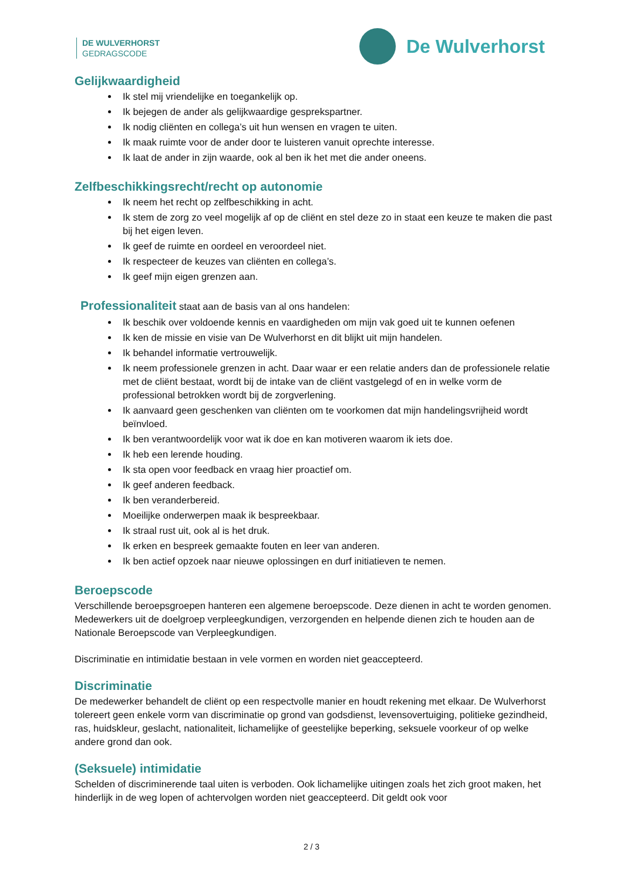DE WULVERHORST
GEDRAGSCODE
De Wulverhorst
Gelijkwaardigheid
Ik stel mij vriendelijke en toegankelijk op.
Ik bejegen de ander als gelijkwaardige gesprekspartner.
Ik nodig cliënten en collega’s uit hun wensen en vragen te uiten.
Ik maak ruimte voor de ander door te luisteren vanuit oprechte interesse.
Ik laat de ander in zijn waarde, ook al ben ik het met die ander oneens.
Zelfbeschikkingsrecht/recht op autonomie
Ik neem het recht op zelfbeschikking in acht.
Ik stem de zorg zo veel mogelijk af op de cliënt en stel deze zo in staat een keuze te maken die past bij het eigen leven.
Ik geef de ruimte en oordeel en veroordeel niet.
Ik respecteer de keuzes van cliënten en collega’s.
Ik geef mijn eigen grenzen aan.
Professionaliteit staat aan de basis van al ons handelen:
Ik beschik over voldoende kennis en vaardigheden om mijn vak goed uit te kunnen oefenen
Ik ken de missie en visie van De Wulverhorst en dit blijkt uit mijn handelen.
Ik behandel informatie vertrouwelijk.
Ik neem professionele grenzen in acht. Daar waar er een relatie anders dan de professionele relatie met de cliënt bestaat, wordt bij de intake van de cliënt vastgelegd of en in welke vorm de professional betrokken wordt bij de zorgverlening.
Ik aanvaard geen geschenken van cliënten om te voorkomen dat mijn handelingsvrijheid wordt beïnvloed.
Ik ben verantwoordelijk voor wat ik doe en kan motiveren waarom ik iets doe.
Ik heb een lerende houding.
Ik sta open voor feedback en vraag hier proactief om.
Ik geef anderen feedback.
Ik ben veranderbereid.
Moeilijke onderwerpen maak ik bespreekbaar.
Ik straal rust uit, ook al is het druk.
Ik erken en bespreek gemaakte fouten en leer van anderen.
Ik ben actief opzoek naar nieuwe oplossingen en durf initiatieven te nemen.
Beroepscode
Verschillende beroepsgroepen hanteren een algemene beroepscode. Deze dienen in acht te worden genomen. Medewerkers uit de doelgroep verpleegkundigen, verzorgenden en helpende dienen zich te houden aan de Nationale Beroepscode van Verpleegkundigen.
Discriminatie en intimidatie bestaan in vele vormen en worden niet geaccepteerd.
Discriminatie
De medewerker behandelt de cliënt op een respectvolle manier en houdt rekening met elkaar. De Wulverhorst tolereert geen enkele vorm van discriminatie op grond van godsdienst, levensovertuiging, politieke gezindheid, ras, huidskleur, geslacht, nationaliteit, lichamelijke of geestelijke beperking, seksuele voorkeur of op welke andere grond dan ook.
(Seksuele) intimidatie
Schelden of discriminerende taal uiten is verboden. Ook lichamelijke uitingen zoals het zich groot maken, het hinderlijk in de weg lopen of achtervolgen worden niet geaccepteerd. Dit geldt ook voor
2 / 3